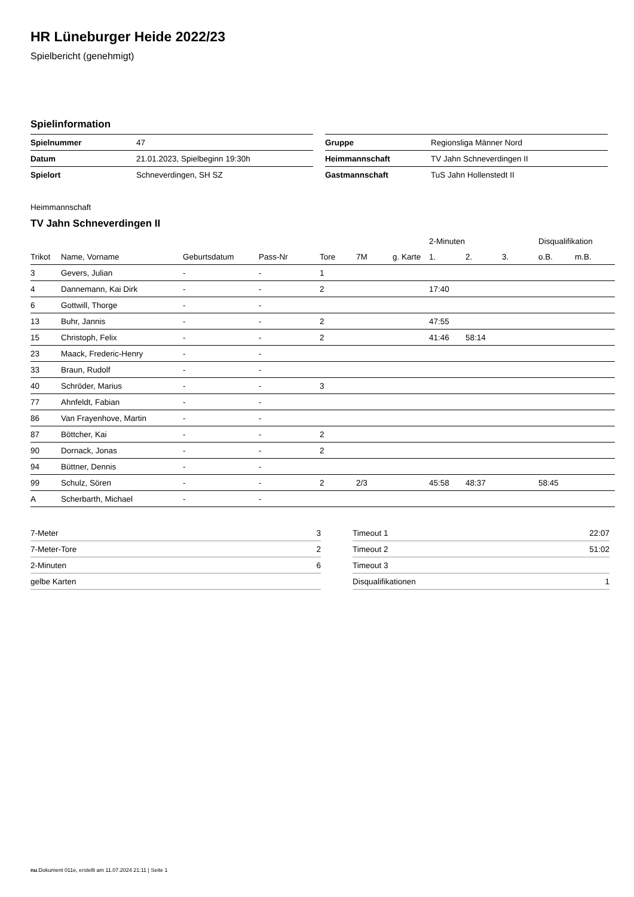HR Lüneburger Heide 2022/23
Spielbericht (genehmigt)
Spielinformation
| Spielnummer | 47 |
| Datum | 21.01.2023, Spielbeginn 19:30h |
| Spielort | Schneverdingen, SH SZ |
| Gruppe | Regionsliga Männer Nord |
| Heimmannschaft | TV Jahn Schneverdingen II |
| Gastmannschaft | TuS Jahn Hollenstedt II |
Heimmannschaft
TV Jahn Schneverdingen II
| | | | | | | | 2-Minuten | | | Disqualifikation | |
| --- | --- | --- | --- | --- | --- | --- | --- | --- | --- | --- | --- |
| Trikot | Name, Vorname | Geburtsdatum | Pass-Nr | Tore | 7M | g. Karte | 1. | 2. | 3. | o.B. | m.B. |
| 3 | Gevers, Julian | - | - | 1 | | | | | | | |
| 4 | Dannemann, Kai Dirk | - | - | 2 | | | 17:40 | | | | |
| 6 | Gottwill, Thorge | - | - | | | | | | | | |
| 13 | Buhr, Jannis | - | - | 2 | | | 47:55 | | | | |
| 15 | Christoph, Felix | - | - | 2 | | | 41:46 | 58:14 | | | |
| 23 | Maack, Frederic-Henry | - | - | | | | | | | | |
| 33 | Braun, Rudolf | - | - | | | | | | | | |
| 40 | Schröder, Marius | - | - | 3 | | | | | | | |
| 77 | Ahnfeldt, Fabian | - | - | | | | | | | | |
| 86 | Van Frayenhove, Martin | - | - | | | | | | | | |
| 87 | Böttcher, Kai | - | - | 2 | | | | | | | |
| 90 | Dornack, Jonas | - | - | 2 | | | | | | | |
| 94 | Büttner, Dennis | - | - | | | | | | | | |
| 99 | Schulz, Sören | - | - | 2 | 2/3 | | 45:58 | 48:37 | | 58:45 | |
| A | Scherbarth, Michael | - | - | | | | | | | | |
| 7-Meter | 3 |
| 7-Meter-Tore | 2 |
| 2-Minuten | 6 |
| gelbe Karten | |
| Timeout 1 | 22:07 |
| Timeout 2 | 51:02 |
| Timeout 3 | |
| Disqualifikationen | 1 |
nu.Dokument 011e, erstellt am 11.07.2024 21:11 | Seite 1